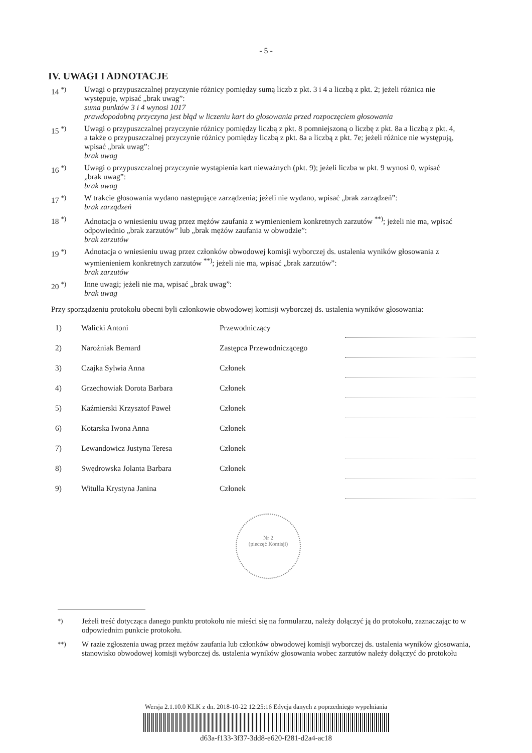- 5 -
IV. UWAGI I ADNOTACJE
14 <sup>*)</sup> Uwagi o przypuszczalnej przyczynie różnicy pomiędzy sumą liczb z pkt. 3 i 4 a liczbą z pkt. 2; jeżeli różnica nie występuje, wpisać „brak uwag”:
suma punktów 3 i 4 wynosi 1017
prawdopodobną przyczyna jest błąd w liczeniu kart do głosowania przed rozpoczęciem głosowania
15 <sup>*)</sup> Uwagi o przypuszczalnej przyczynie różnicy pomiędzy liczbą z pkt. 8 pomniejszoną o liczbę z pkt. 8a a liczbą z pkt. 4, a także o przypuszczalnej przyczynie różnicy pomiędzy liczbą z pkt. 8a a liczbą z pkt. 7e; jeżeli różnice nie występują, wpisać „brak uwag”:
brak uwag
16 <sup>*)</sup> Uwagi o przypuszczalnej przyczynie wystąpienia kart nieważnych (pkt. 9); jeżeli liczba w pkt. 9 wynosi 0, wpisać „brak uwag”:
brak uwag
17 <sup>*)</sup> W trakcie głosowania wydano następujące zarządzenia; jeżeli nie wydano, wpisać „brak zarządzeń”:
brak zarządzeń
18 <sup>*)</sup> Adnotacja o wniesieniu uwag przez mężów zaufania z wymienieniem konkretnych zarzutów <sup>**)</sup>; jeżeli nie ma, wpisać odpowiednio „brak zarzutów” lub „brak mężów zaufania w obwodzie”:
brak zarzutów
19 <sup>*)</sup> Adnotacja o wniesieniu uwag przez członków obwodowej komisji wyborczej ds. ustalenia wyników głosowania z wymienieniem konkretnych zarzutów <sup>**)</sup>; jeżeli nie ma, wpisać „brak zarzutów”:
brak zarzutów
20 <sup>*)</sup> Inne uwagi; jeżeli nie ma, wpisać „brak uwag”:
brak uwag
Przy sporządzeniu protokołu obecni byli członkowie obwodowej komisji wyborczej ds. ustalenia wyników głosowania:
| 1) | Walicki Antoni | Przewodniczący | |
| 2) | Narożniak Bernard | Zastępca Przewodniczącego | |
| 3) | Czajka Sylwia Anna | Członek | |
| 4) | Grzechowiak Dorota Barbara | Członek | |
| 5) | Kaźmierski Krzysztof Paweł | Członek | |
| 6) | Kotarska Iwona Anna | Członek | |
| 7) | Lewandowicz Justyna Teresa | Członek | |
| 8) | Swędrowska Jolanta Barbara | Członek | |
| 9) | Witulla Krystyna Janina | Członek | |
Nr 2
(pieczęć Komisji)
<sup>*)</sup> Jeżeli treść dotycząca danego punktu protokołu nie mieści się na formularzu, należy dołączyć ją do protokołu, zaznaczając to w odpowiednim punkcie protokołu.
<sup>**)</sup> W razie zgłoszenia uwag przez mężów zaufania lub członków obwodowej komisji wyborczej ds. ustalenia wyników głosowania, stanowisko obwodowej komisji wyborczej ds. ustalenia wyników głosowania wobec zarzutów należy dołączyć do protokołu
Wersja 2.1.10.0 KLK z dn. 2018-10-22 12:25:16 Edycja danych z poprzedniego wypełniania
d63a-f133-3f37-3dd8-e620-f281-d2a4-ac18